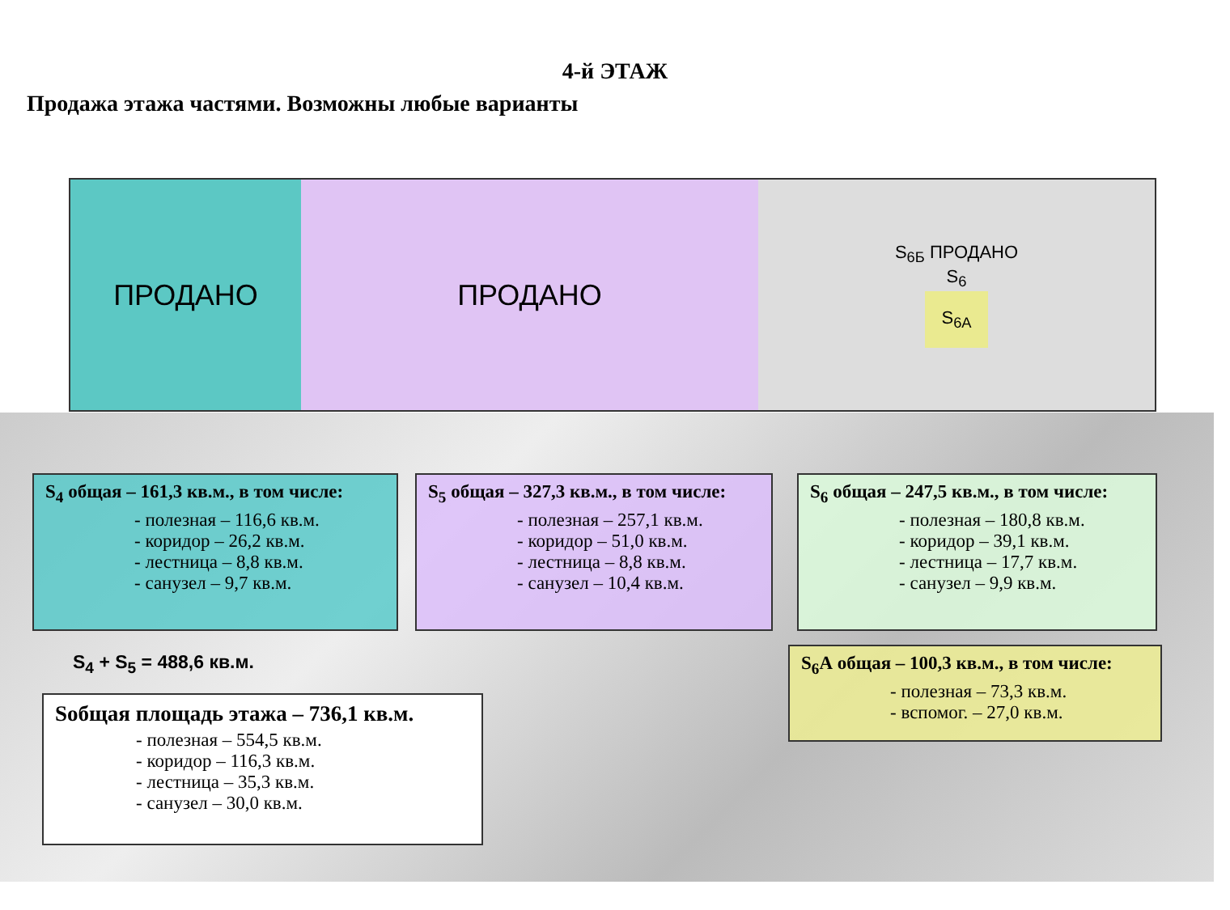4-й ЭТАЖ
Продажа этажа частями. Возможны любые варианты
ПРОДАНО ПРОДАНО
S<sub>6Б</sub> ПРОДАНО
S<sub>6</sub>
S<sub>6А</sub>
S<sub>4</sub> общая – 161,3 кв.м., в том числе:
- полезная – 116,6 кв.м.
- коридор – 26,2 кв.м.
- лестница – 8,8 кв.м.
- санузел – 9,7 кв.м.
S<sub>5</sub> общая – 327,3 кв.м., в том числе:
- полезная – 257,1 кв.м.
- коридор – 51,0 кв.м.
- лестница – 8,8 кв.м.
- санузел – 10,4 кв.м.
S<sub>6</sub> общая – 247,5 кв.м., в том числе:
- полезная – 180,8 кв.м.
- коридор – 39,1 кв.м.
- лестница – 17,7 кв.м.
- санузел – 9,9 кв.м.
S<sub>4</sub> + S<sub>5</sub> = 488,6 кв.м.
S<sub>6</sub>А общая – 100,3 кв.м., в том числе:
- полезная – 73,3 кв.м.
- вспомог. – 27,0 кв.м.
Sобщая площадь этажа – 736,1 кв.м.
- полезная – 554,5 кв.м.
- коридор – 116,3 кв.м.
- лестница – 35,3 кв.м.
- санузел – 30,0 кв.м.